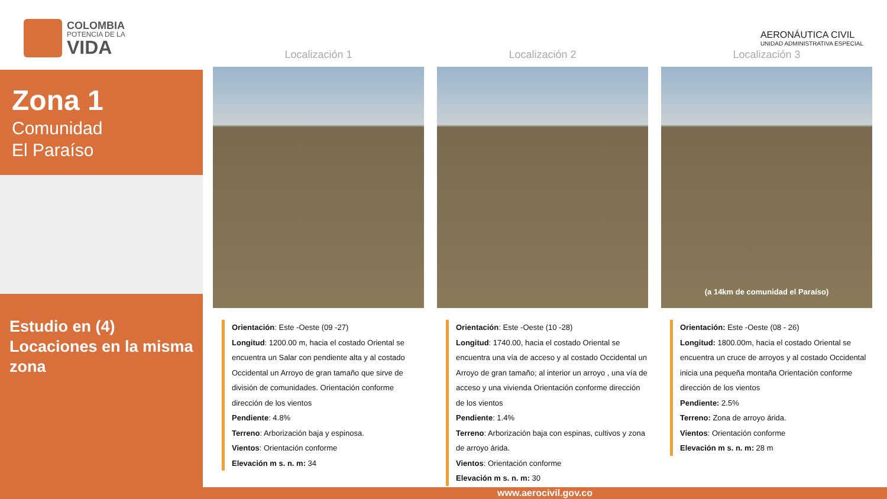COLOMBIA
POTENCIA DE LA
VIDA
Zona 1
Comunidad
El Paraíso
Estudio en (4) Locaciones en la misma zona
AERONÁUTICA CIVIL
UNIDAD ADMINISTRATIVA ESPECIAL
Localización 1
Orientación: Este -Oeste (09 -27)
Longitud: 1200.00 m, hacia el costado Oriental se encuentra un Salar con pendiente alta y al costado Occidental un Arroyo de gran tamaño que sirve de división de comunidades. Orientación conforme dirección de los vientos
Pendiente: 4.8%
Terreno: Arborización baja y espinosa.
Vientos: Orientación conforme
Elevación m s. n. m: 34
Localización 2
Orientación: Este -Oeste (10 -28)
Longitud: 1740.00, hacia el costado Oriental se encuentra una vía de acceso y al costado Occidental un Arroyo de gran tamaño; al interior un arroyo , una vía de acceso y una vivienda Orientación conforme dirección de los vientos
Pendiente: 1.4%
Terreno: Arborización baja con espinas, cultivos y zona de arroyo árida.
Vientos: Orientación conforme
Elevación m s. n. m: 30
Localización 3
(a 14km de comunidad el Paraíso)
Orientación: Este -Oeste (08 - 26)
Longitud: 1800.00m, hacia el costado Oriental se encuentra un cruce de arroyos y al costado Occidental inicia una pequeña montaña Orientación conforme dirección de los vientos
Pendiente: 2.5%
Terreno: Zona de arroyo árida.
Vientos: Orientación conforme
Elevación m s. n. m: 28 m
www.aerocivil.gov.co